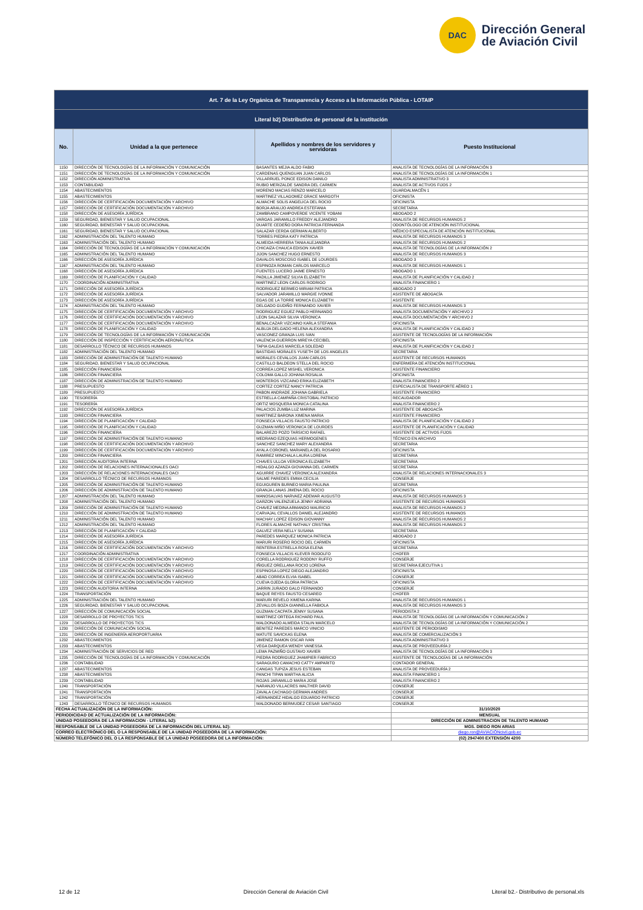DAC
Dirección General
de Aviación Civil
| Art. 7 de la Ley Orgánica de Transparencia y Acceso a la Información Pública - LOTAIP | | | |
| Literal b2) Distributivo de personal de la institución | | | |
| No. | Unidad a la que pertenece | Apellidos y nombres de los servidores y servidoras | Puesto Institucional |
| 1150 | DIRECCIÓN DE TECNOLOGÍAS DE LA INFORMACIÓN Y COMUNICACIÓN | BASANTES MEJIA ALDO FABIO | ANALISTA DE TECNOLOGÍAS DE LA INFORMACIÓN 3 |
| 1151 | DIRECCIÓN DE TECNOLOGÍAS DE LA INFORMACIÓN Y COMUNICACIÓN | CARDENAS QUENGUAN JUAN CARLOS | ANALISTA DE TECNOLOGÍAS DE LA INFORMACIÓN 1 |
| 1152 | DIRECCIÓN ADMINISTRATIVA | VILLARRUEL PONCE EDISON DANILO | ANALISTA ADMINISTRATIVO 3 |
| 1153 | CONTABILIDAD | RUBIO MERIZALDE SANDRA DEL CARMEN | ANALISTA DE ACTIVOS FIJOS 2 |
| 1154 | ABASTECIMIENTOS | MORENO MACIAS RENZO MARCELO | GUARDALMACÉN 1 |
| 1155 | ABASTECIMIENTOS | MARTINEZ VILLAGOMEZ GRACE MARGOTH | OFICINISTA |
| 1156 | DIRECCIÓN DE CERTIFICACIÓN DOCUMENTACIÓN Y ARCHIVO | ALMACHE SOLIS ANGELICA DEL ROCIO | OFICINISTA |
| 1157 | DIRECCIÓN DE CERTIFICACIÓN DOCUMENTACIÓN Y ARCHIVO | BORJA ARAUJO ANDREA ESTEFANIA | SECRETARIA |
| 1158 | DIRECCIÓN DE ASESORÍA JURÍDICA | ZAMBRANO CAMPOVERDE VICENTE YOBANI | ABOGADO 2 |
| 1159 | SEGURIDAD, BIENESTAR Y SALUD OCUPACIONAL | VARGAS JARAMILLO FREDDY ALEJANDRO | ANALISTA DE RECURSOS HUMANOS 2 |
| 1160 | SEGURIDAD, BIENESTAR Y SALUD OCUPACIONAL | DUARTE CEDEÑO DORA PATRICIA FERNANDA | ODONTÓLOGO DE ATENCIÓN INSTITUCIONAL |
| 1161 | SEGURIDAD, BIENESTAR Y SALUD OCUPACIONAL | SALAZAR CERDA GERMAN ALBERTO | MÉDICO ESPECIALISTA DE ATENCIÓN INSTITUCIONAL |
| 1162 | ADMINISTRACIÓN DEL TALENTO HUMANO | TORRES PIEDRA KATY PATRICIA | ANALISTA DE RECURSOS HUMANOS 3 |
| 1163 | ADMINISTRACIÓN DEL TALENTO HUMANO | ALMEIDA HERRERA TANIA ALEJANDRA | ANALISTA DE RECURSOS HUMANOS 2 |
| 1164 | DIRECCIÓN DE TECNOLOGÍAS DE LA INFORMACIÓN Y COMUNICACIÓN | CHICAIZA CHAUCA EDISON XAVIER | ANALISTA DE TECNOLOGÍAS DE LA INFORMACIÓN 2 |
| 1165 | ADMINISTRACIÓN DEL TALENTO HUMANO | JIJON SANCHEZ HUGO ERNESTO | ANALISTA DE RECURSOS HUMANOS 3 |
| 1166 | DIRECCIÓN DE ASESORÍA JURÍDICA | DAVALOS MOSCOSO ISABEL DE LOURDES | ABOGADO 3 |
| 1167 | ADMINISTRACIÓN DEL TALENTO HUMANO | ESPINOZA ROMAN CARLOS MARCELO | ANALISTA DE RECURSOS HUMANOS 1 |
| 1168 | DIRECCIÓN DE ASESORÍA JURÍDICA | FUENTES LUCERO JAIME ERNESTO | ABOGADO 1 |
| 1169 | DIRECCIÓN DE PLANIFICACIÓN Y CALIDAD | PADILLA JIMENEZ SILVIA ELIZABETH | ANALISTA DE PLANIFICACIÓN Y CALIDAD 2 |
| 1170 | COORDINACIÓN ADMINISTRATIVA | MARTINEZ LEON CARLOS RODRIGO | ANALISTA FINANCIERO 1 |
| 1171 | DIRECCIÓN DE ASESORÍA JURÍDICA | RODRIGUEZ BERMEO MIRIAM PATRICIA | ABOGADO 2 |
| 1172 | DIRECCIÓN DE ASESORÍA JURÍDICA | SALVADOR JARAMILLO MARGIE IVONNE | ASISTENTE DE ABOGACÍA |
| 1173 | DIRECCIÓN DE ASESORÍA JURÍDICA | EGAS DE LA TORRE MONICA ELIZABETH | ASISTENTE |
| 1174 | ADMINISTRACIÓN DEL TALENTO HUMANO | DELGADO GUDIÑO FERNANDO XAVIER | ANALISTA DE RECURSOS HUMANOS 3 |
| 1175 | DIRECCIÓN DE CERTIFICACIÓN DOCUMENTACIÓN Y ARCHIVO | RODRIGUEZ EGUEZ PABLO HERNANDO | ANALISTA DOCUMENTACIÓN Y ARCHIVO 2 |
| 1176 | DIRECCIÓN DE CERTIFICACIÓN DOCUMENTACIÓN Y ARCHIVO | LEON SALAZAR SILVIA VERONICA | ANALISTA DOCUMENTACIÓN Y ARCHIVO 2 |
| 1177 | DIRECCIÓN DE CERTIFICACIÓN DOCUMENTACIÓN Y ARCHIVO | BENALCAZAR VIZCAINO KARLA STEFANIA | OFICINISTA |
| 1178 | DIRECCIÓN DE PLANIFICACIÓN Y CALIDAD | ALBUJA DELGADO HELENA ALEXANDRA | ANALISTA DE PLANIFICACIÓN Y CALIDAD 2 |
| 1179 | DIRECCIÓN DE TECNOLOGÍAS DE LA INFORMACIÓN Y COMUNICACIÓN | VASCONEZ GRANJA LUIS IVAN | ASISTENTE DE TECNOLOGÍAS DE LA INFORMACIÓN |
| 1180 | DIRECCIÓN DE INSPECCIÓN Y CERTIFICACIÓN AERONÁUTICA | VALENCIA GUERRON MIREYA CECIBEL | OFICINISTA |
| 1181 | DESARROLLO TÉCNICO DE RECURSOS HUMANOS | TAPIA GALEAS MARCELA SOLEDAD | ANALISTA DE PLANIFICACIÓN Y CALIDAD 2 |
| 1182 | ADMINISTRACIÓN DEL TALENTO HUMANO | BASTIDAS MORALES YUSETH DE LOS ANGELES | SECRETARIA |
| 1183 | DIRECCIÓN DE ADMINISTRACIÓN DE TALENTO HUMANO | MORALES CEVALLOS JUAN CARLOS | ASISTENTE DE RECURSOS HUMANOS |
| 1184 | SEGURIDAD, BIENESTAR Y SALUD OCUPACIONAL | CASTILLO BALDEON STELLA DEL ROCIO | ENFERMERA DE ATENCIÓN INSTITUCIONAL |
| 1185 | DIRECCIÓN FINANCIERA | CORREA LOPEZ MISHEL VERONICA | ASISTENTE FINANCIERO |
| 1186 | DIRECCIÓN FINANCIERA | COLOMA GALLO JOHANA ROSALIA | OFICINISTA |
| 1187 | DIRECCIÓN DE ADMINISTRACIÓN DE TALENTO HUMANO | MONTEROS VIZCAINO ERIKA ELIZABETH | ANALISTA FINANCIERO 2 |
| 1188 | PRESUPUESTO | CORTEZ CORTEZ NANCY PATRICIA | ESPECIALISTA DE TRANSPORTE AÉREO 1 |
| 1189 | PRESUPUESTO | PABON ANDRADE JOHANA GABRIELA | ASISTENTE FINANCIERO |
| 1190 | TESORERÍA | ESTRELLA CAMPAÑA CRISTOBAL PATRICIO | RECAUDADOR |
| 1191 | TESORERÍA | ORTIZ MOSQUERA MONICA CATALINA | ANALISTA FINANCIERO 2 |
| 1192 | DIRECCIÓN DE ASESORÍA JURÍDICA | PALACIOS ZUMBA LUZ MARINA | ASISTENTE DE ABOGACÍA |
| 1193 | DIRECCIÓN FINANCIERA | MARTINEZ BARONA XIMENA MARIA | ASISTENTE FINANCIERO |
| 1194 | DIRECCIÓN DE PLANIFICACIÓN Y CALIDAD | FONSECA VILLACIS FAUSTO PATRICIO | ANALISTA DE PLANIFICACIÓN Y CALIDAD 2 |
| 1195 | DIRECCIÓN DE PLANIFICACIÓN Y CALIDAD | GUZMAN MIÑO VERONICA DE LOURDES | ASISTENTE DE PLANIFICACIÓN Y CALIDAD |
| 1196 | DIRECCIÓN FINANCIERA | BALAREZO POZO TARSICIO RAFAEL | ASISTENTE DE ACTIVOS FIJOS |
| 1197 | DIRECCIÓN DE ADMINISTRACIÓN DE TALENTO HUMANO | MEDRANO EZEQUIAS HERMOGENES | TÉCNICO EN ARCHIVO |
| 1198 | DIRECCIÓN DE CERTIFICACIÓN DOCUMENTACIÓN Y ARCHIVO | SANCHEZ SANCHEZ MARY ALEXANDRA | SECRETARIA |
| 1199 | DIRECCIÓN DE CERTIFICACIÓN DOCUMENTACIÓN Y ARCHIVO | AYALA CORONEL MARIANELA DEL ROSARIO | OFICINISTA |
| 1200 | DIRECCIÓN FINANCIERA | RAMIREZ MINCHALA LAURA LORENA | SECRETARIA |
| 1201 | DIRECCIÓN AUDITORIA INTERNA | CHAVES ULLOA VERONICA ELIZABETH | SECRETARIA |
| 1202 | DIRECCIÓN DE RELACIONES INTERNACIONALES OACI | HIDALGO AZANZA GIOVANNA DEL CARMEN | SECRETARIA |
| 1203 | DIRECCIÓN DE RELACIONES INTERNACIONALES OACI | AGUIRRE CHAVEZ VERONICA ALEXANDRA | ANALISTA DE RELACIONES INTERNACIONALES 3 |
| 1204 | DESARROLLO TÉCNICO DE RECURSOS HUMANOS | SALME PAREDES EMMA CECILIA | CONSERJE |
| 1205 | DIRECCIÓN DE ADMINISTRACIÓN DE TALENTO HUMANO | EGUIGUREN BURNEO MARIA PAULINA | SECRETARIA |
| 1206 | DIRECCIÓN DE ADMINISTRACIÓN DE TALENTO HUMANO | GRANJA LANAS JIMENA DEL ROCIO | OFICINISTA |
| 1207 | ADMINISTRACIÓN DEL TALENTO HUMANO | MANOSALVAS NARVAEZ ADEMAR AUGUSTO | ANALISTA DE RECURSOS HUMANOS 3 |
| 1208 | ADMINISTRACIÓN DEL TALENTO HUMANO | GARZON VALENZUELA JENNY ADRIANA | ASISTENTE DE RECURSOS HUMANOS |
| 1209 | DIRECCIÓN DE ADMINISTRACIÓN DE TALENTO HUMANO | CHAVEZ MEDINA ARMANDO MAURICIO | ANALISTA DE RECURSOS HUMANOS 2 |
| 1210 | DIRECCIÓN DE ADMINISTRACIÓN DE TALENTO HUMANO | CARVAJAL CEVALLOS DANIEL ALEJANDRO | ASISTENTE DE RECURSOS HUMANOS |
| 1211 | ADMINISTRACIÓN DEL TALENTO HUMANO | MACHAY LOPEZ EDISON GIOVANNY | ANALISTA DE RECURSOS HUMANOS 2 |
| 1212 | ADMINISTRACIÓN DEL TALENTO HUMANO | FLORES ALMACHE NATHALY CRISTINA | ANALISTA DE RECURSOS HUMANOS 2 |
| 1213 | DIRECCIÓN DE PLANIFICACIÓN Y CALIDAD | GALVEZ VERA NELLY SUSANA | SECRETARIA |
| 1214 | DIRECCIÓN DE ASESORÍA JURÍDICA | PAREDES MARQUEZ MONICA PATRICIA | ABOGADO 2 |
| 1215 | DIRECCIÓN DE ASESORÍA JURÍDICA | MARURI ROSERO ROCIO DEL CARMEN | OFICINISTA |
| 1216 | DIRECCIÓN DE CERTIFICACIÓN DOCUMENTACIÓN Y ARCHIVO | RENTERIA ESTRELLA ROSA ELENA | SECRETARIA |
| 1217 | COORDINACIÓN ADMINISTRATIVA | FONSECA VILLACIS KLEVER RODOLFO | CHOFER |
| 1218 | DIRECCIÓN DE CERTIFICACIÓN DOCUMENTACIÓN Y ARCHIVO | CORELLA RODRIGUEZ RODDNY RUFFO | CONSERJE |
| 1219 | DIRECCIÓN DE CERTIFICACIÓN DOCUMENTACIÓN Y ARCHIVO | IÑIGUEZ ORELLANA ROCIO LORENA | SECRETARIA EJECUTIVA 1 |
| 1220 | DIRECCIÓN DE CERTIFICACIÓN DOCUMENTACIÓN Y ARCHIVO | ESPINOSA LOPEZ DIEGO ALEJANDRO | OFICINISTA |
| 1221 | DIRECCIÓN DE CERTIFICACIÓN DOCUMENTACIÓN Y ARCHIVO | ABAD CORREA ELVIA ISABEL | CONSERJE |
| 1222 | DIRECCIÓN DE CERTIFICACIÓN DOCUMENTACIÓN Y ARCHIVO | CUEVA OJEDA GLORIA PATRICIA | OFICINISTA |
| 1223 | DIRECCIÓN AUDITORIA INTERNA | JARRIN JURADO GALO FERNANDO | CONSERJE |
| 1224 | TRANSPORTACIÓN | BAQUE REYES FAUSTO CESAREO | CHOFER |
| 1225 | ADMINISTRACIÓN DEL TALENTO HUMANO | MARURI REVELO XIMENA KARINA | ANALISTA DE RECURSOS HUMANOS 1 |
| 1226 | SEGURIDAD, BIENESTAR Y SALUD OCUPACIONAL | ZEVALLOS BOZA GIANNELLA FABIOLA | ANALISTA DE RECURSOS HUMANOS 3 |
| 1227 | DIRECCIÓN DE COMUNICACIÓN SOCIAL | GUZMAN CACPATA JENNY SUSANA | PERIODISTA 2 |
| 1228 | DESARROLLO DE PROYECTOS TICS | MARTINEZ ORTEGA RICHARD PAUL | ANALISTA DE TECNOLOGÍAS DE LA INFORMACIÓN Y COMUNICACIÓN 2 |
| 1229 | DESARROLLO DE PROYECTOS TICS | MALDONADO ALMEIDA STALIN MARCELO | ANALISTA DE TECNOLOGÍAS DE LA INFORMACIÓN Y COMUNICACIÓN 2 |
| 1230 | DIRECCIÓN DE COMUNICACIÓN SOCIAL | BENITEZ PAREDES MARCO VINICIO | ASISTENTE DE PERIODISMO |
| 1231 | DIRECCIÓN DE INGENIERÍA AEROPORTUARIA | MATUTE SAVICKAS ELENA | ANALISTA DE COMERCIALIZACIÓN 3 |
| 1232 | ABASTECIMIENTOS | JIMENEZ RAMON OSCAR IVAN | ANALISTA ADMINISTRATIVO 3 |
| 1233 | ABASTECIMIENTOS | VEGA DARQUEA WENDY VANESSA | ANALISTA DE PROVEEDURÍA 2 |
| 1234 | ADMINISTRACIÓN DE SERVICIOS DE RED | LEMA PAZMIÑO GUSTAVO XAVIER | ANALISTA DE TECNOLOGÍAS DE LA INFORMACIÓN 3 |
| 1235 | DIRECCIÓN DE TECNOLOGÍAS DE LA INFORMACIÓN Y COMUNICACIÓN | PIEDRA RODRIGUEZ JHAMPIER FABRICIO | ASISTENTE DE TECNOLOGÍAS DE LA INFORMACIÓN |
| 1236 | CONTABILIDAD | SARAGURO CAMACHO CATTY AMPARITO | CONTADOR GENERAL |
| 1237 | ABASTECIMIENTOS | CANGAS TUPIZA JESUS ESTEBAN | ANALISTA DE PROVEEDURÍA 2 |
| 1238 | ABASTECIMIENTOS | PANCHI TIPAN MARTHA ALICIA | ANALISTA FINANCIERO 1 |
| 1239 | CONTABILIDAD | ROJAS JARAMILLO MARIA JOSE | ANALISTA FINANCIERO 2 |
| 1240 | TRANSPORTACIÓN | NARANJO VILLACRES WALTHER DAVID | CONSERJE |
| 1241 | TRANSPORTACIÓN | ZAVALA CACHAGO GERMAN ANDRES | CONSERJE |
| 1242 | TRANSPORTACIÓN | HERNANDEZ HIDALGO EDUARDO PATRICIO | CONSERJE |
| 1243 | DESARROLLO TÉCNICO DE RECURSOS HUMANOS | MALDONADO BERMUDEZ CESAR SANTIAGO | CONSERJE |
| FECHA ACTUALIZACIÓN DE LA INFORMACIÓN: | | | 31/10/2020 |
| PERIODICIDAD DE ACTUALIZACIÓN DE LA INFORMACIÓN: | | | MENSUAL |
| UNIDAD POSEEDORA DE LA INFORMACION - LITERAL b2): | | | DIRECCIÓN DE ADMINISTRACION DE TALENTO HUMANO |
| RESPONSABLE DE LA UNIDAD POSEEDORA DE LA INFORMACIÓN DEL LITERAL b2): | | | MGS. DIEGO RON ARIAS |
| CORREO ELECTRÓNICO DEL O LA RESPONSABLE DE LA UNIDAD POSEEDORA DE LA INFORMACIÓN: | | | diego.ron@AVIACIÓNcivil.gob.ec |
| NÚMERO TELEFÓNICO DEL O LA RESPONSABLE DE LA UNIDAD POSEEDORA DE LA INFORMACIÓN: | | | (02) 2947400 EXTENSIÓN 4200 |
12 de 12 Dirección General de Aviación Civil Literal b2.- Distributivo de personal.xls